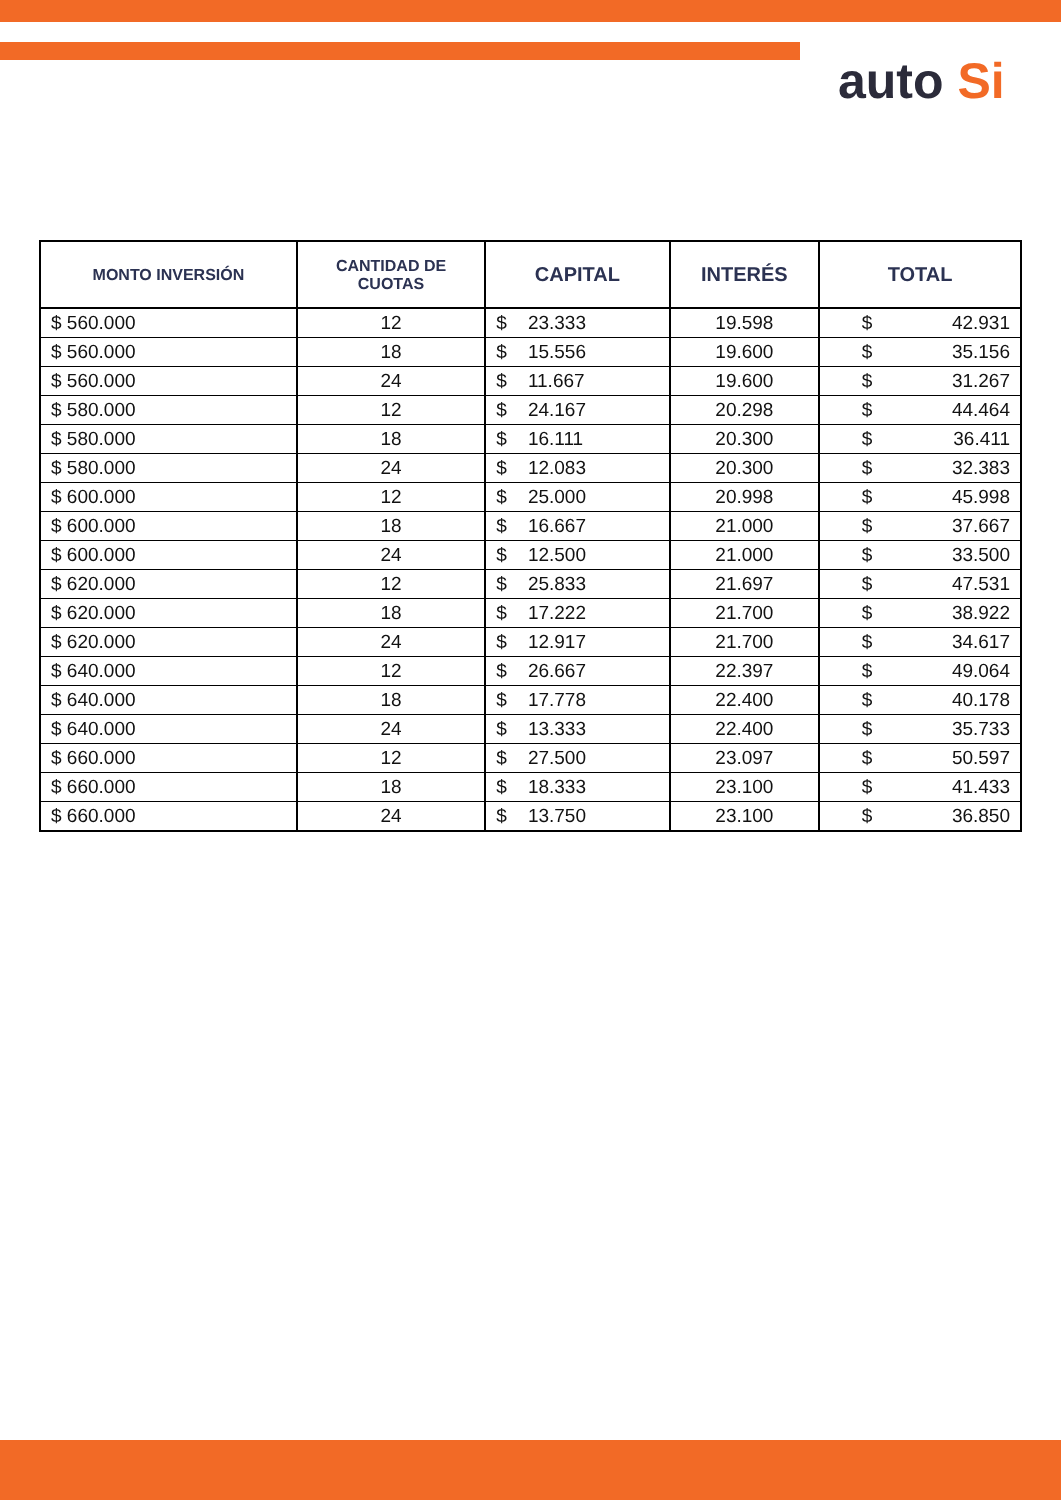auto Si
| MONTO INVERSIÓN | CANTIDAD DE CUOTAS | CAPITAL | INTERÉS | TOTAL |
| --- | --- | --- | --- | --- |
| $ 560.000 | 12 | $ 23.333 | 19.598 | $ 42.931 |
| $ 560.000 | 18 | $ 15.556 | 19.600 | $ 35.156 |
| $ 560.000 | 24 | $ 11.667 | 19.600 | $ 31.267 |
| $ 580.000 | 12 | $ 24.167 | 20.298 | $ 44.464 |
| $ 580.000 | 18 | $ 16.111 | 20.300 | $ 36.411 |
| $ 580.000 | 24 | $ 12.083 | 20.300 | $ 32.383 |
| $ 600.000 | 12 | $ 25.000 | 20.998 | $ 45.998 |
| $ 600.000 | 18 | $ 16.667 | 21.000 | $ 37.667 |
| $ 600.000 | 24 | $ 12.500 | 21.000 | $ 33.500 |
| $ 620.000 | 12 | $ 25.833 | 21.697 | $ 47.531 |
| $ 620.000 | 18 | $ 17.222 | 21.700 | $ 38.922 |
| $ 620.000 | 24 | $ 12.917 | 21.700 | $ 34.617 |
| $ 640.000 | 12 | $ 26.667 | 22.397 | $ 49.064 |
| $ 640.000 | 18 | $ 17.778 | 22.400 | $ 40.178 |
| $ 640.000 | 24 | $ 13.333 | 22.400 | $ 35.733 |
| $ 660.000 | 12 | $ 27.500 | 23.097 | $ 50.597 |
| $ 660.000 | 18 | $ 18.333 | 23.100 | $ 41.433 |
| $ 660.000 | 24 | $ 13.750 | 23.100 | $ 36.850 |